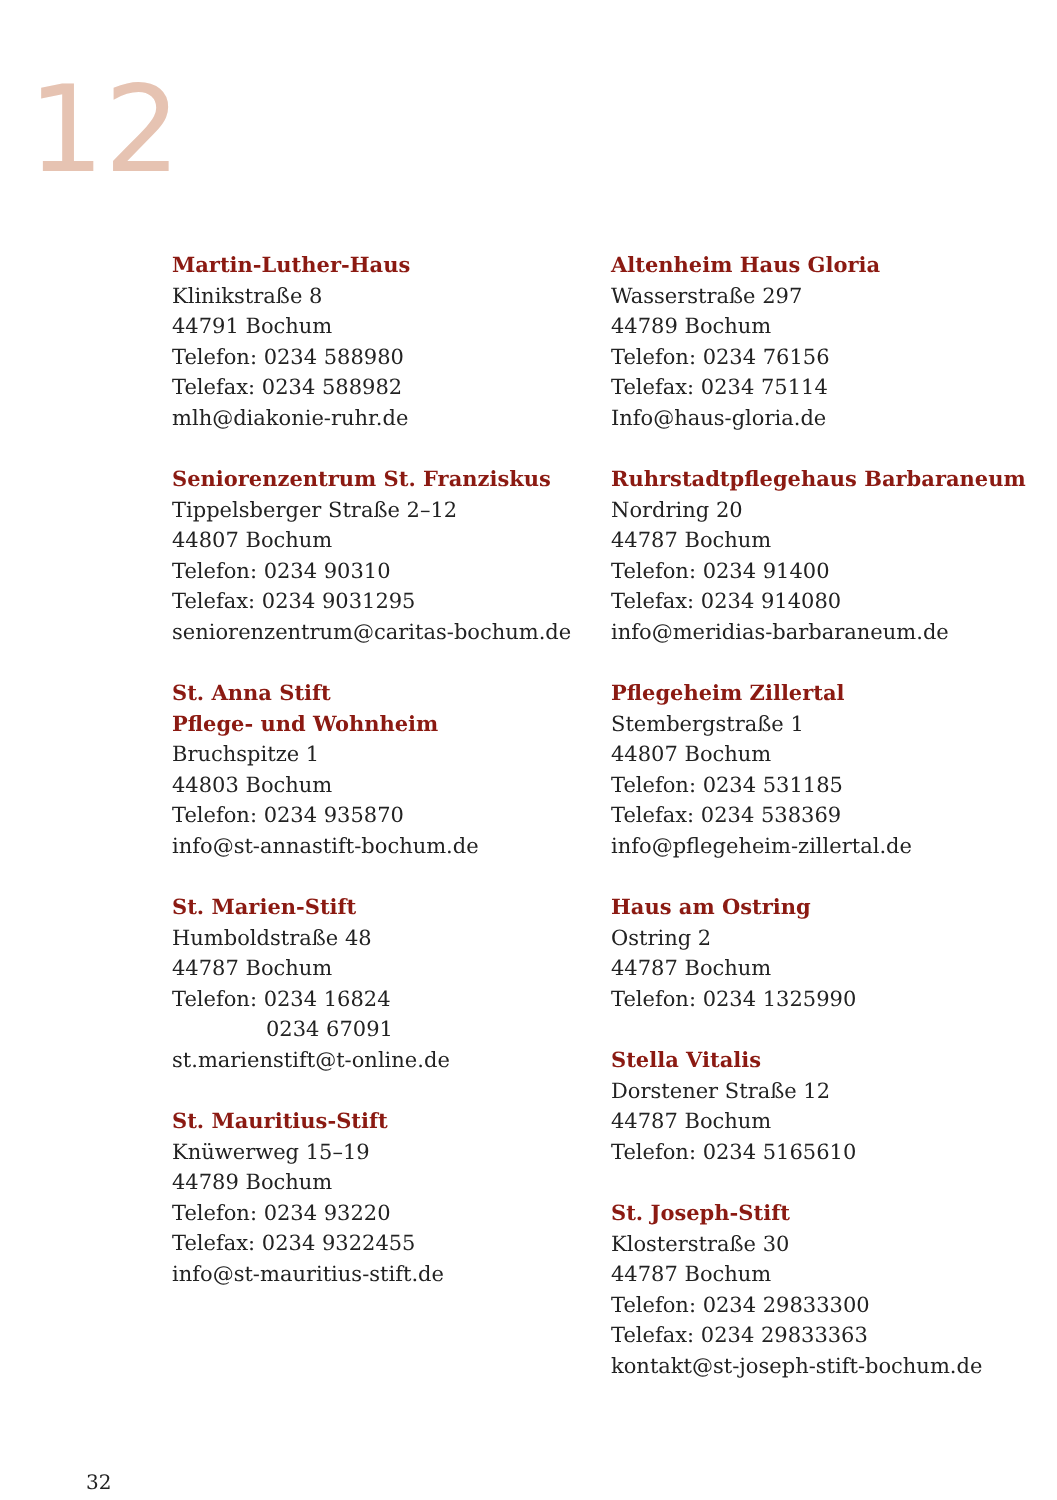12
Martin-Luther-Haus
Klinikstraße 8
44791 Bochum
Telefon: 0234 588980
Telefax: 0234 588982
mlh@diakonie-ruhr.de
Seniorenzentrum St. Franziskus
Tippelsberger Straße 2–12
44807 Bochum
Telefon: 0234 90310
Telefax: 0234 9031295
seniorenzentrum@caritas-bochum.de
St. Anna Stift
Pflege- und Wohnheim
Bruchspitze 1
44803 Bochum
Telefon: 0234 935870
info@st-annastift-bochum.de
St. Marien-Stift
Humboldstraße 48
44787 Bochum
Telefon: 0234 16824
0234 67091
st.marienstift@t-online.de
St. Mauritius-Stift
Knüwerweg 15–19
44789 Bochum
Telefon: 0234 93220
Telefax: 0234 9322455
info@st-mauritius-stift.de
Altenheim Haus Gloria
Wasserstraße 297
44789 Bochum
Telefon: 0234 76156
Telefax: 0234 75114
Info@haus-gloria.de
Ruhrstadtpflegehaus Barbaraneum
Nordring 20
44787 Bochum
Telefon: 0234 91400
Telefax: 0234 914080
info@meridias-barbaraneum.de
Pflegeheim Zillertal
Stembergstraße 1
44807 Bochum
Telefon: 0234 531185
Telefax: 0234 538369
info@pflegeheim-zillertal.de
Haus am Ostring
Ostring 2
44787 Bochum
Telefon: 0234 1325990
Stella Vitalis
Dorstener Straße 12
44787 Bochum
Telefon: 0234 5165610
St. Joseph-Stift
Klosterstraße 30
44787 Bochum
Telefon: 0234 29833300
Telefax: 0234 29833363
kontakt@st-joseph-stift-bochum.de
32